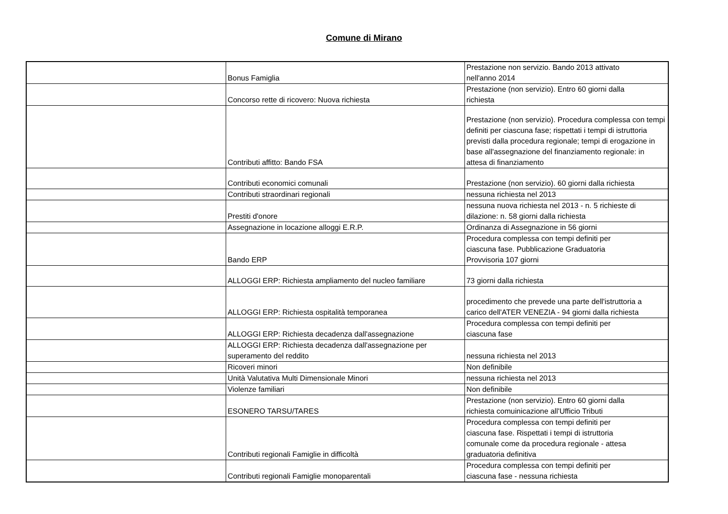Comune di Mirano
| | Bonus Famiglia | Prestazione non servizio. Bando 2013 attivato nell'anno 2014 |
| | Concorso rette di ricovero: Nuova richiesta | Prestazione (non servizio). Entro 60 giorni dalla richiesta |
| | Contributi affitto: Bando FSA | Prestazione (non servizio). Procedura complessa con tempi definiti per ciascuna fase; rispettati i tempi di istruttoria previsti dalla procedura regionale; tempi di erogazione in base all'assegnazione del finanziamento regionale: in attesa di finanziamento |
| | Contributi economici comunali | Prestazione (non servizio). 60 giorni dalla richiesta |
| | Contributi straordinari regionali | nessuna richiesta nel 2013 |
| | Prestiti d'onore | nessuna nuova richiesta nel 2013 - n. 5 richieste di dilazione: n. 58 giorni dalla richiesta |
| | Assegnazione in locazione alloggi E.R.P. | Ordinanza di Assegnazione in 56 giorni |
| | Bando ERP | Procedura complessa con tempi definiti per ciascuna fase. Pubblicazione Graduatoria Provvisoria 107 giorni |
| | ALLOGGI ERP: Richiesta ampliamento del nucleo familiare | 73 giorni dalla richiesta |
| | ALLOGGI ERP: Richiesta ospitalità temporanea | procedimento che prevede una parte dell'istruttoria a carico dell'ATER VENEZIA - 94 giorni dalla richiesta |
| | ALLOGGI ERP: Richiesta decadenza dall'assegnazione | Procedura complessa con tempi definiti per ciascuna fase |
| | ALLOGGI ERP: Richiesta decadenza dall'assegnazione per superamento del reddito | nessuna richiesta nel 2013 |
| | Ricoveri minori | Non definibile |
| | Unità Valutativa Multi Dimensionale Minori | nessuna richiesta nel 2013 |
| | Violenze familiari | Non definibile |
| | ESONERO TARSU/TARES | Prestazione (non servizio). Entro 60 giorni dalla richiesta comuinicazione all'Ufficio Tributi |
| | Contributi regionali Famiglie in difficoltà | Procedura complessa con tempi definiti per ciascuna fase. Rispettati i tempi di istruttoria comunale come da procedura regionale - attesa graduatoria definitiva |
| | Contributi regionali Famiglie monoparentali | Procedura complessa con tempi definiti per ciascuna fase - nessuna richiesta |